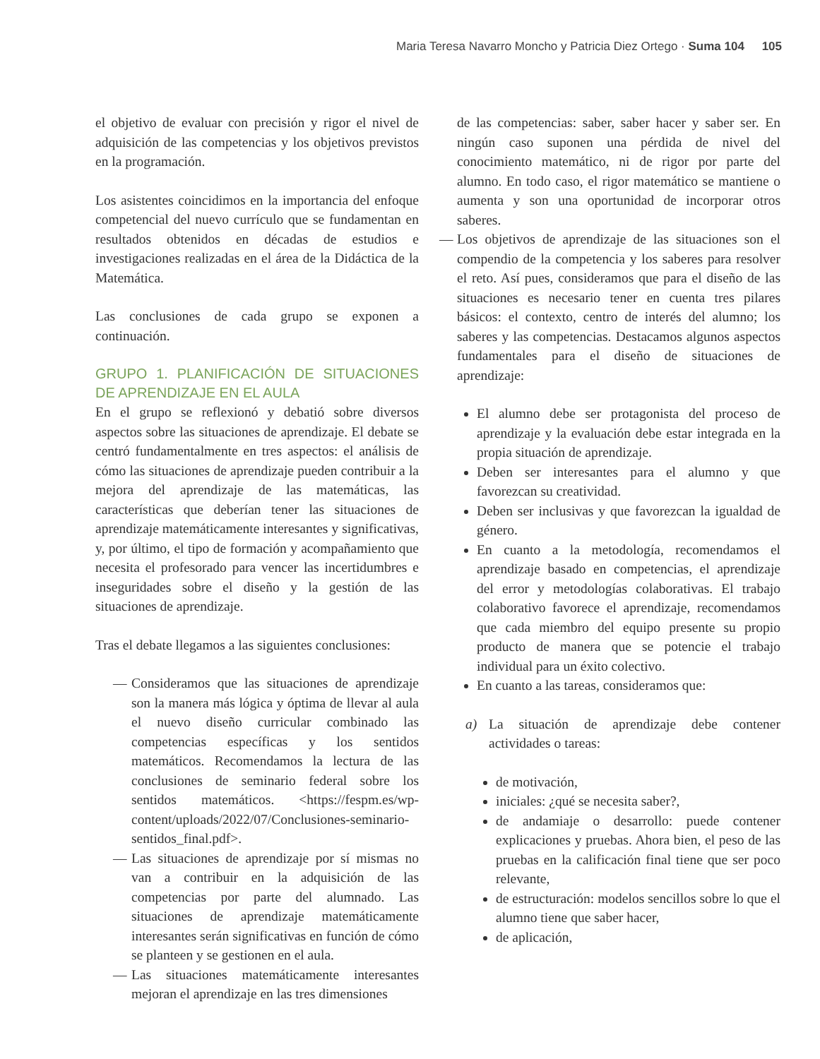Maria Teresa Navarro Moncho y Patricia Diez Ortego · Suma 104 105
el objetivo de evaluar con precisión y rigor el nivel de adquisición de las competencias y los objetivos previstos en la programación.
Los asistentes coincidimos en la importancia del enfoque competencial del nuevo currículo que se fundamentan en resultados obtenidos en décadas de estudios e investigaciones realizadas en el área de la Didáctica de la Matemática.
Las conclusiones de cada grupo se exponen a continuación.
GRUPO 1. PLANIFICACIÓN DE SITUACIONES DE APRENDIZAJE EN EL AULA
En el grupo se reflexionó y debatió sobre diversos aspectos sobre las situaciones de aprendizaje. El debate se centró fundamentalmente en tres aspectos: el análisis de cómo las situaciones de aprendizaje pueden contribuir a la mejora del aprendizaje de las matemáticas, las características que deberían tener las situaciones de aprendizaje matemáticamente interesantes y significativas, y, por último, el tipo de formación y acompañamiento que necesita el profesorado para vencer las incertidumbres e inseguridades sobre el diseño y la gestión de las situaciones de aprendizaje.
Tras el debate llegamos a las siguientes conclusiones:
— Consideramos que las situaciones de aprendizaje son la manera más lógica y óptima de llevar al aula el nuevo diseño curricular combinado las competencias específicas y los sentidos matemáticos. Recomendamos la lectura de las conclusiones de seminario federal sobre los sentidos matemáticos. <https://fespm.es/wp-content/uploads/2022/07/Conclusiones-seminario- sentidos_final.pdf>.
— Las situaciones de aprendizaje por sí mismas no van a contribuir en la adquisición de las competencias por parte del alumnado. Las situaciones de aprendizaje matemáticamente interesantes serán significativas en función de cómo se planteen y se gestionen en el aula.
— Las situaciones matemáticamente interesantes mejoran el aprendizaje en las tres dimensiones
de las competencias: saber, saber hacer y saber ser. En ningún caso suponen una pérdida de nivel del conocimiento matemático, ni de rigor por parte del alumno. En todo caso, el rigor matemático se mantiene o aumenta y son una oportunidad de incorporar otros saberes.
— Los objetivos de aprendizaje de las situaciones son el compendio de la competencia y los saberes para resolver el reto. Así pues, consideramos que para el diseño de las situaciones es necesario tener en cuenta tres pilares básicos: el contexto, centro de interés del alumno; los saberes y las competencias. Destacamos algunos aspectos fundamentales para el diseño de situaciones de aprendizaje:
El alumno debe ser protagonista del proceso de aprendizaje y la evaluación debe estar integrada en la propia situación de aprendizaje.
Deben ser interesantes para el alumno y que favorezcan su creatividad.
Deben ser inclusivas y que favorezcan la igualdad de género.
En cuanto a la metodología, recomendamos el aprendizaje basado en competencias, el aprendizaje del error y metodologías colaborativas. El trabajo colaborativo favorece el aprendizaje, recomendamos que cada miembro del equipo presente su propio producto de manera que se potencie el trabajo individual para un éxito colectivo.
En cuanto a las tareas, consideramos que:
a) La situación de aprendizaje debe contener actividades o tareas:
de motivación,
iniciales: ¿qué se necesita saber?,
de andamiaje o desarrollo: puede contener explicaciones y pruebas. Ahora bien, el peso de las pruebas en la calificación final tiene que ser poco relevante,
de estructuración: modelos sencillos sobre lo que el alumno tiene que saber hacer,
de aplicación,